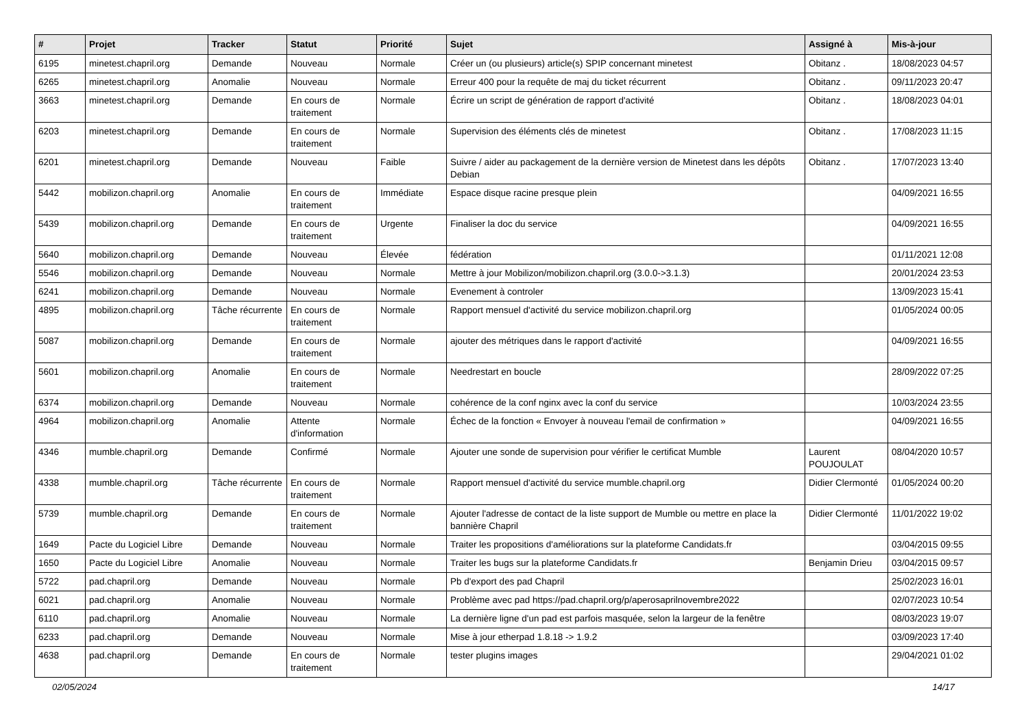| # | Projet | Tracker | Statut | Priorité | Sujet | Assigné à | Mis-à-jour |
| --- | --- | --- | --- | --- | --- | --- | --- |
| 6195 | minetest.chapril.org | Demande | Nouveau | Normale | Créer un (ou plusieurs) article(s) SPIP concernant minetest | Obitanz . | 18/08/2023 04:57 |
| 6265 | minetest.chapril.org | Anomalie | Nouveau | Normale | Erreur 400 pour la requête de maj du ticket récurrent | Obitanz . | 09/11/2023 20:47 |
| 3663 | minetest.chapril.org | Demande | En cours de traitement | Normale | Écrire un script de génération de rapport d'activité | Obitanz . | 18/08/2023 04:01 |
| 6203 | minetest.chapril.org | Demande | En cours de traitement | Normale | Supervision des éléments clés de minetest | Obitanz . | 17/08/2023 11:15 |
| 6201 | minetest.chapril.org | Demande | Nouveau | Faible | Suivre / aider au packagement de la dernière version de Minetest dans les dépôts Debian | Obitanz . | 17/07/2023 13:40 |
| 5442 | mobilizon.chapril.org | Anomalie | En cours de traitement | Immédiate | Espace disque racine presque plein | | 04/09/2021 16:55 |
| 5439 | mobilizon.chapril.org | Demande | En cours de traitement | Urgente | Finaliser la doc du service | | 04/09/2021 16:55 |
| 5640 | mobilizon.chapril.org | Demande | Nouveau | Élevée | fédération | | 01/11/2021 12:08 |
| 5546 | mobilizon.chapril.org | Demande | Nouveau | Normale | Mettre à jour Mobilizon/mobilizon.chapril.org (3.0.0->3.1.3) | | 20/01/2024 23:53 |
| 6241 | mobilizon.chapril.org | Demande | Nouveau | Normale | Evenement à controler | | 13/09/2023 15:41 |
| 4895 | mobilizon.chapril.org | Tâche récurrente | En cours de traitement | Normale | Rapport mensuel d'activité du service mobilizon.chapril.org | | 01/05/2024 00:05 |
| 5087 | mobilizon.chapril.org | Demande | En cours de traitement | Normale | ajouter des métriques dans le rapport d'activité | | 04/09/2021 16:55 |
| 5601 | mobilizon.chapril.org | Anomalie | En cours de traitement | Normale | Needrestart en boucle | | 28/09/2022 07:25 |
| 6374 | mobilizon.chapril.org | Demande | Nouveau | Normale | cohérence de la conf nginx avec la conf du service | | 10/03/2024 23:55 |
| 4964 | mobilizon.chapril.org | Anomalie | Attente d'information | Normale | Échec de la fonction « Envoyer à nouveau l'email de confirmation » | | 04/09/2021 16:55 |
| 4346 | mumble.chapril.org | Demande | Confirmé | Normale | Ajouter une sonde de supervision pour vérifier le certificat Mumble | Laurent POUJOULAT | 08/04/2020 10:57 |
| 4338 | mumble.chapril.org | Tâche récurrente | En cours de traitement | Normale | Rapport mensuel d'activité du service mumble.chapril.org | Didier Clermonté | 01/05/2024 00:20 |
| 5739 | mumble.chapril.org | Demande | En cours de traitement | Normale | Ajouter l'adresse de contact de la liste support de Mumble ou mettre en place la bannière Chapril | Didier Clermonté | 11/01/2022 19:02 |
| 1649 | Pacte du Logiciel Libre | Demande | Nouveau | Normale | Traiter les propositions d'améliorations sur la plateforme Candidats.fr | | 03/04/2015 09:55 |
| 1650 | Pacte du Logiciel Libre | Anomalie | Nouveau | Normale | Traiter les bugs sur la plateforme Candidats.fr | Benjamin Drieu | 03/04/2015 09:57 |
| 5722 | pad.chapril.org | Demande | Nouveau | Normale | Pb d'export des pad Chapril | | 25/02/2023 16:01 |
| 6021 | pad.chapril.org | Anomalie | Nouveau | Normale | Problème avec pad https://pad.chapril.org/p/aperosaprilnovembre2022 | | 02/07/2023 10:54 |
| 6110 | pad.chapril.org | Anomalie | Nouveau | Normale | La dernière ligne d'un pad est parfois masquée, selon la largeur de la fenêtre | | 08/03/2023 19:07 |
| 6233 | pad.chapril.org | Demande | Nouveau | Normale | Mise à jour etherpad 1.8.18 -> 1.9.2 | | 03/09/2023 17:40 |
| 4638 | pad.chapril.org | Demande | En cours de traitement | Normale | tester plugins images | | 29/04/2021 01:02 |
02/05/2024 14/17